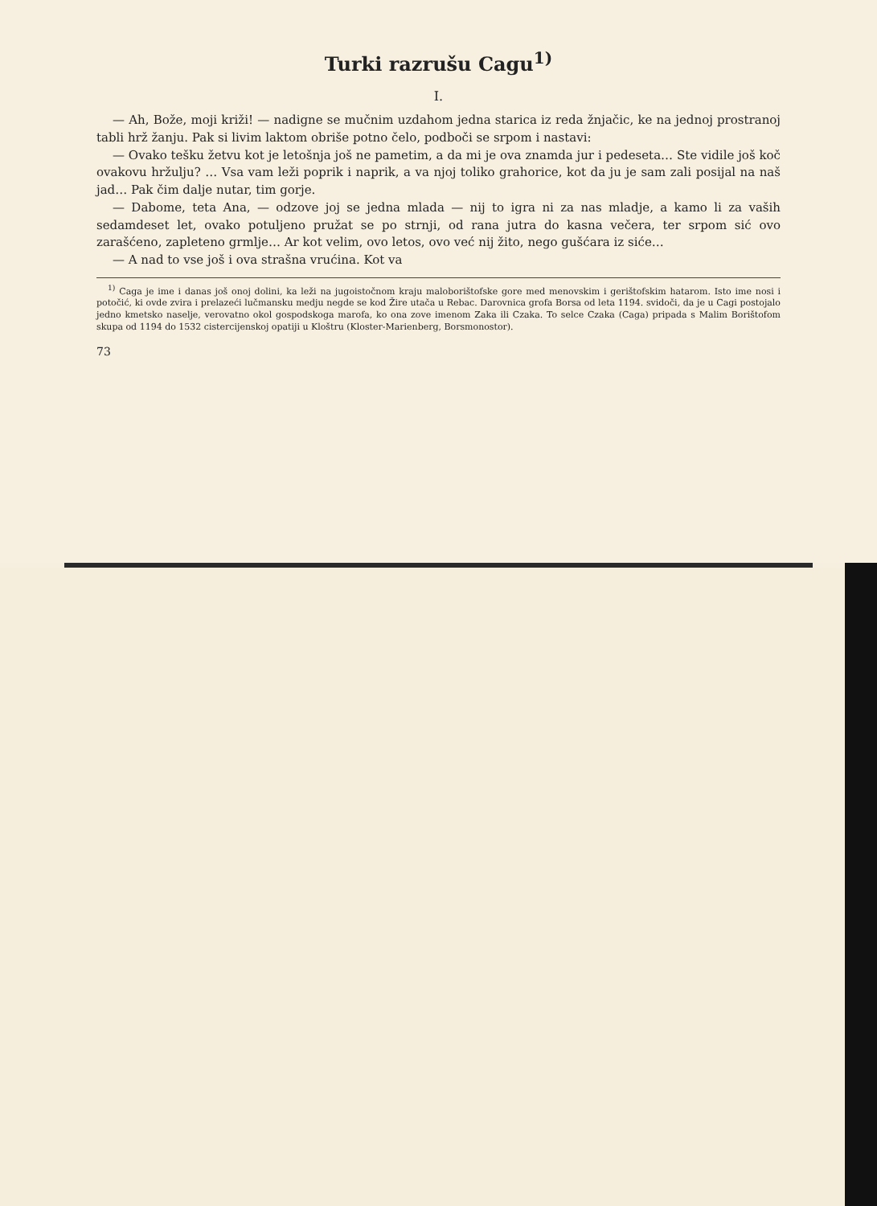Turki razrušu Cagu<sup>1)</sup>
I.
— Ah, Bože, moji križi! — nadigne se mučnim uzdahom jedna starica iz reda žnjačic, ke na jednoj prostranoj tabli hrž žanju. Pak si livim laktom obriše potno čelo, podboči se srpom i nastavi:
— Ovako tešku žetvu kot je letošnja još ne pametim, a da mi je ova znamda jur i pedeseta… Ste vidile još koč ovakovu hržulju? … Vsa vam leži poprik i naprik, a va njoj toliko grahorice, kot da ju je sam zali posijal na naš jad… Pak čim dalje nutar, tim gorje.
— Dabome, teta Ana, — odzove joj se jedna mlada — nij to igra ni za nas mladje, a kamo li za vaših sedamdeset let, ovako potuljeno pružat se po strnji, od rana jutra do kasna večera, ter srpom sić ovo zarašćeno, zapleteno grmlje… Ar kot velim, ovo letos, ovo već nij žito, nego gušćara iz siće…
— A nad to vse još i ova strašna vrućina. Kot va
<sup>1)</sup> Caga je ime i danas još onoj dolini, ka leži na jugoistočnom kraju maloborištofske gore med menovskim i gerištofskim hatarom. Isto ime nosi i potočić, ki ovde zvira i prelazeći lučmansku medju negde se kod Žire utača u Rebac. Darovnica grofa Borsa od leta 1194. svidoči, da je u Cagi postojalo jedno kmetsko naselje, verovatno okol gospodskoga marofa, ko ona zove imenom Zaka ili Czaka. To selce Czaka (Caga) pripada s Malim Borištofom skupa od 1194 do 1532 cistercijenskoj opatiji u Kloštru (Kloster-Marienberg, Borsmonostor).
73